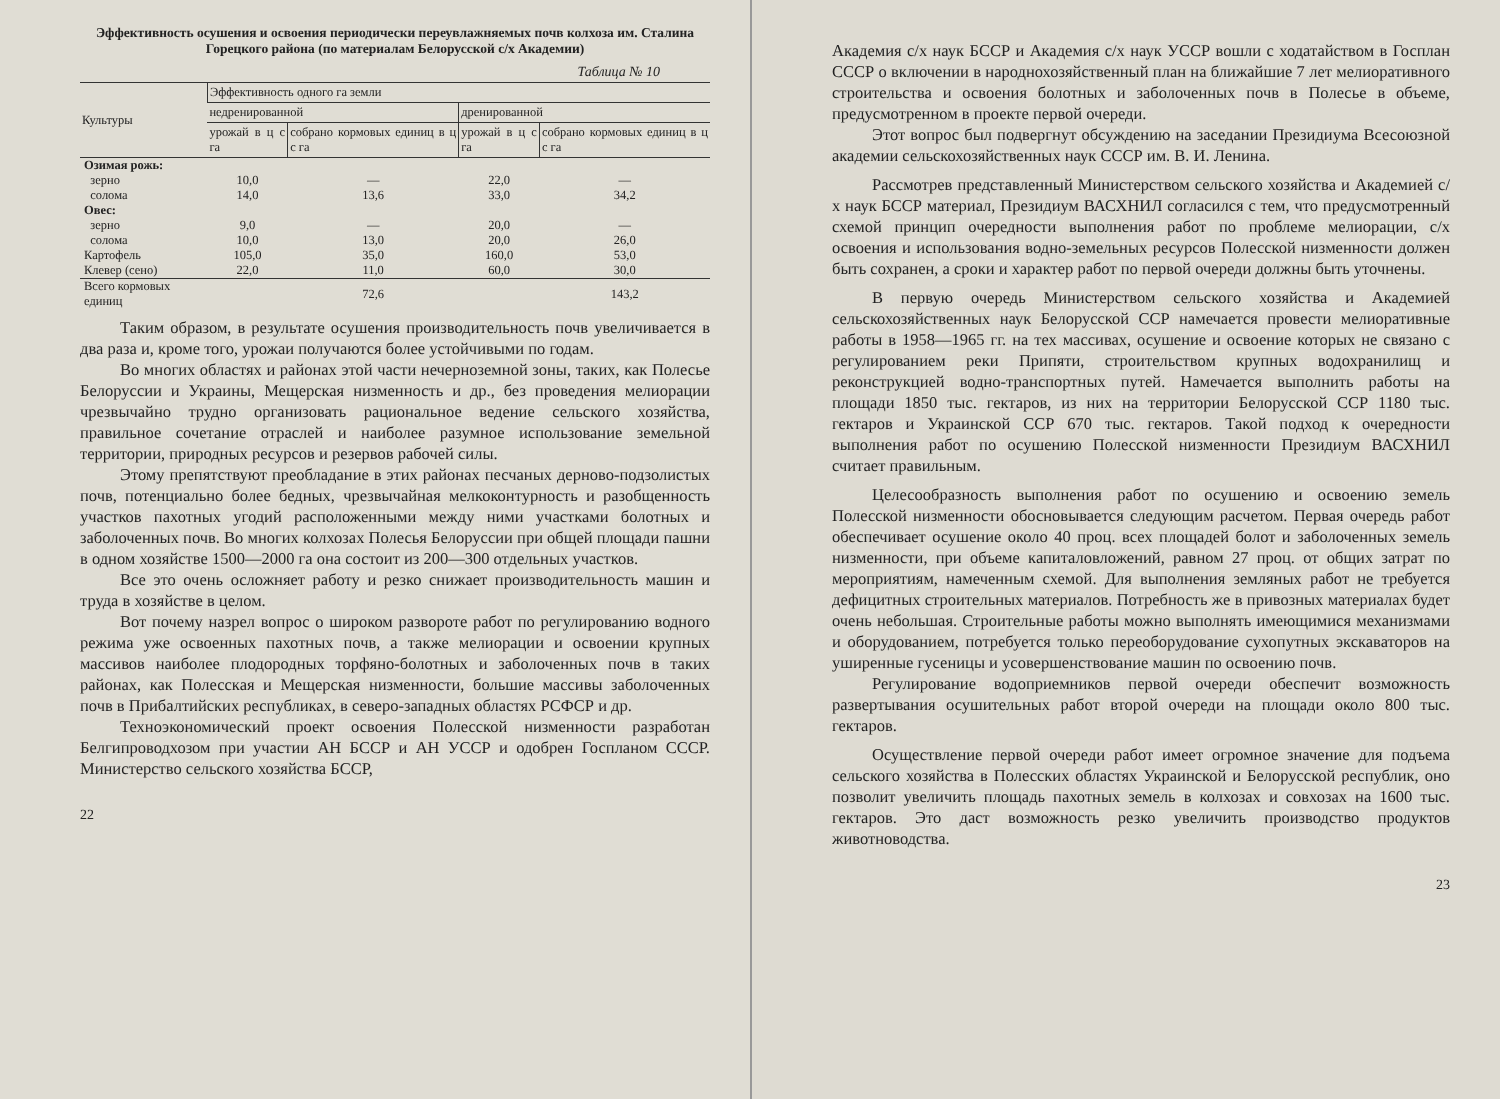Эффективность осушения и освоения периодически переувлажняемых почв колхоза им. Сталина Горецкого района (по материалам Белорусской с/х Академии)
Таблица № 10
| Культуры | Эффективность одного га земли | | | |
| --- | --- | --- | --- | --- |
| | недренированной | | дренированной | |
| | урожай в ц с га | собрано кормовых единиц в ц с га | урожай в ц с га | собрано кормовых единиц в ц с га |
| Озимая рожь: | | | | |
| зерно | 10,0 | — | 22,0 | — |
| солома | 14,0 | 13,6 | 33,0 | 34,2 |
| Овес: | | | | |
| зерно | 9,0 | — | 20,0 | — |
| солома | 10,0 | 13,0 | 20,0 | 26,0 |
| Картофель | 105,0 | 35,0 | 160,0 | 53,0 |
| Клевер (сено) | 22,0 | 11,0 | 60,0 | 30,0 |
| Всего кормовых единиц | | 72,6 | | 143,2 |
Таким образом, в результате осушения производительность почв увеличивается в два раза и, кроме того, урожаи получаются более устойчивыми по годам.
Во многих областях и районах этой части нечерноземной зоны, таких, как Полесье Белоруссии и Украины, Мещерская низменность и др., без проведения мелиорации чрезвычайно трудно организовать рациональное ведение сельского хозяйства, правильное сочетание отраслей и наиболее разумное использование земельной территории, природных ресурсов и резервов рабочей силы.
Этому препятствуют преобладание в этих районах песчаных дерново-подзолистых почв, потенциально более бедных, чрезвычайная мелкоконтурность и разобщенность участков пахотных угодий расположенными между ними участками болотных и заболоченных почв. Во многих колхозах Полесья Белоруссии при общей площади пашни в одном хозяйстве 1500—2000 га она состоит из 200—300 отдельных участков.
Все это очень осложняет работу и резко снижает производительность машин и труда в хозяйстве в целом.
Вот почему назрел вопрос о широком развороте работ по регулированию водного режима уже освоенных пахотных почв, а также мелиорации и освоении крупных массивов наиболее плодородных торфяно-болотных и заболоченных почв в таких районах, как Полесская и Мещерская низменности, большие массивы заболоченных почв в Прибалтийских республиках, в северо-западных областях РСФСР и др.
Техноэкономический проект освоения Полесской низменности разработан Белгипроводхозом при участии АН БССР и АН УССР и одобрен Госпланом СССР. Министерство сельского хозяйства БССР,
22
Академия с/х наук БССР и Академия с/х наук УССР вошли с ходатайством в Госплан СССР о включении в народнохозяйственный план на ближайшие 7 лет мелиоративного строительства и освоения болотных и заболоченных почв в Полесье в объеме, предусмотренном в проекте первой очереди.
Этот вопрос был подвергнут обсуждению на заседании Президиума Всесоюзной академии сельскохозяйственных наук СССР им. В. И. Ленина.
Рассмотрев представленный Министерством сельского хозяйства и Академией с/х наук БССР материал, Президиум ВАСХНИЛ согласился с тем, что предусмотренный схемой принцип очередности выполнения работ по проблеме мелиорации, с/х освоения и использования водно-земельных ресурсов Полесской низменности должен быть сохранен, а сроки и характер работ по первой очереди должны быть уточнены.
В первую очередь Министерством сельского хозяйства и Академией сельскохозяйственных наук Белорусской ССР намечается провести мелиоративные работы в 1958—1965 гг. на тех массивах, осушение и освоение которых не связано с регулированием реки Припяти, строительством крупных водохранилищ и реконструкцией водно-транспортных путей. Намечается выполнить работы на площади 1850 тыс. гектаров, из них на территории Белорусской ССР 1180 тыс. гектаров и Украинской ССР 670 тыс. гектаров. Такой подход к очередности выполнения работ по осушению Полесской низменности Президиум ВАСХНИЛ считает правильным.
Целесообразность выполнения работ по осушению и освоению земель Полесской низменности обосновывается следующим расчетом. Первая очередь работ обеспечивает осушение около 40 проц. всех площадей болот и заболоченных земель низменности, при объеме капиталовложений, равном 27 проц. от общих затрат по мероприятиям, намеченным схемой. Для выполнения земляных работ не требуется дефицитных строительных материалов. Потребность же в привозных материалах будет очень небольшая. Строительные работы можно выполнять имеющимися механизмами и оборудованием, потребуется только переоборудование сухопутных экскаваторов на уширенные гусеницы и усовершенствование машин по освоению почв.
Регулирование водоприемников первой очереди обеспечит возможность развертывания осушительных работ второй очереди на площади около 800 тыс. гектаров.
Осуществление первой очереди работ имеет огромное значение для подъема сельского хозяйства в Полесских областях Украинской и Белорусской республик, оно позволит увеличить площадь пахотных земель в колхозах и совхозах на 1600 тыс. гектаров. Это даст возможность резко увеличить производство продуктов животноводства.
23